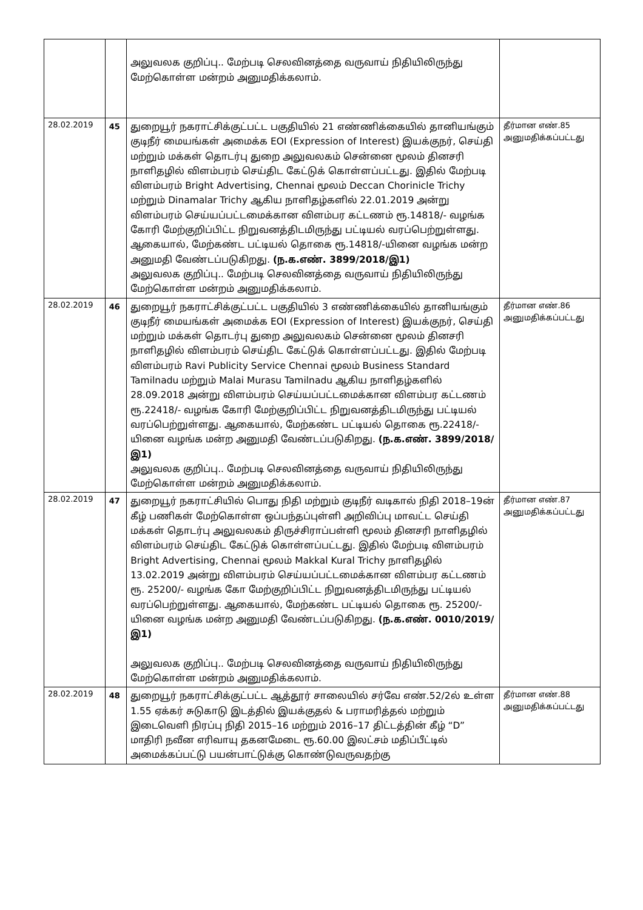| | | அலுவலக குறிப்பு.. மேற்படி செலவினத்தை வருவாய் நிதியிலிருந்து மேற்கொள்ள மன்றம் அனுமதிக்கலாம். | |
| 28.02.2019 | 45 | துறையூர் நகராட்சிக்குட்பட்ட பகுதியில் 21 எண்ணிக்கையில் தானியங்கும் குடிநீர் மையங்கள் அமைக்க EOI (Expression of Interest) இயக்குநர், செய்தி மற்றும் மக்கள் தொடர்பு துறை அலுவலகம் சென்னை மூலம் தினசரி நாளிதழில் விளம்பரம் செய்திட கேட்டுக் கொள்ளப்பட்டது. இதில் மேற்படி விளம்பரம் Bright Advertising, Chennai மூலம் Deccan Chorinicle Trichy மற்றும் Dinamalar Trichy ஆகிய நாளிதழ்களில் 22.01.2019 அன்று விளம்பரம் செய்யப்பட்டமைக்கான விளம்பர கட்டணம் ரூ.14818/- வழங்க கோரி மேற்குறிப்பிட்ட நிறுவனத்திடமிருந்து பட்டியல் வரப்பெற்றுள்ளது. ஆகையால், மேற்கண்ட பட்டியல் தொகை ரூ.14818/-யினை வழங்க மன்ற அனுமதி வேண்டப்படுகிறது. (ந.க.எண். 3899/2018/இ1) அலுவலக குறிப்பு.. மேற்படி செலவினத்தை வருவாய் நிதியிலிருந்து மேற்கொள்ள மன்றம் அனுமதிக்கலாம். | தீர்மான எண்.85 அனுமதிக்கப்பட்டது |
| 28.02.2019 | 46 | துறையூர் நகராட்சிக்குட்பட்ட பகுதியில் 3 எண்ணிக்கையில் தானியங்கும் குடிநீர் மையங்கள் அமைக்க EOI (Expression of Interest) இயக்குநர், செய்தி மற்றும் மக்கள் தொடர்பு துறை அலுவலகம் சென்னை மூலம் தினசரி நாளிதழில் விளம்பரம் செய்திட கேட்டுக் கொள்ளப்பட்டது. இதில் மேற்படி விளம்பரம் Ravi Publicity Service Chennai மூலம் Business Standard Tamilnadu மற்றும் Malai Murasu Tamilnadu ஆகிய நாளிதழ்களில் 28.09.2018 அன்று விளம்பரம் செய்யப்பட்டமைக்கான விளம்பர கட்டணம் ரூ.22418/- வழங்க கோரி மேற்குறிப்பிட்ட நிறுவனத்திடமிருந்து பட்டியல் வரப்பெற்றுள்ளது. ஆகையால், மேற்கண்ட பட்டியல் தொகை ரூ.22418/-யினை வழங்க மன்ற அனுமதி வேண்டப்படுகிறது. (ந.க.எண். 3899/2018/இ1) அலுவலக குறிப்பு.. மேற்படி செலவினத்தை வருவாய் நிதியிலிருந்து மேற்கொள்ள மன்றம் அனுமதிக்கலாம். | தீர்மான எண்.86 அனுமதிக்கப்பட்டது |
| 28.02.2019 | 47 | துறையூர் நகராட்சியில் பொது நிதி மற்றும் குடிநீர் வடிகால் நிதி 2018–19ன் கீழ் பணிகள் மேற்கொள்ள ஒப்பந்தப்புள்ளி அறிவிப்பு மாவட்ட செய்தி மக்கள் தொடர்பு அலுவலகம் திருச்சிராப்பள்ளி மூலம் தினசரி நாளிதழில் விளம்பரம் செய்திட கேட்டுக் கொள்ளப்பட்டது. இதில் மேற்படி விளம்பரம் Bright Advertising, Chennai மூலம் Makkal Kural Trichy நாளிதழில் 13.02.2019 அன்று விளம்பரம் செய்யப்பட்டமைக்கான விளம்பர கட்டணம் ரூ. 25200/- வழங்க கோ மேற்குறிப்பிட்ட நிறுவனத்திடமிருந்து பட்டியல் வரப்பெற்றுள்ளது. ஆகையால், மேற்கண்ட பட்டியல் தொகை ரூ. 25200/-யினை வழங்க மன்ற அனுமதி வேண்டப்படுகிறது. (ந.க.எண். 0010/2019/இ1) அலுவலக குறிப்பு.. மேற்படி செலவினத்தை வருவாய் நிதியிலிருந்து மேற்கொள்ள மன்றம் அனுமதிக்கலாம். | தீர்மான எண்.87 அனுமதிக்கப்பட்டது |
| 28.02.2019 | 48 | துறையூர் நகராட்சிக்குட்பட்ட ஆத்தூர் சாலையில் சர்வே எண்.52/2ல் உள்ள 1.55 ஏக்கர் சுடுகாடு இடத்தில் இயக்குதல் & பராமரித்தல் மற்றும் இடைவெளி நிரப்பு நிதி 2015–16 மற்றும் 2016–17 திட்டத்தின் கீழ் “D” மாதிரி நவீன எரிவாயு தகனமேடை ரூ.60.00 இலட்சம் மதிப்பீட்டில் அமைக்கப்பட்டு பயன்பாட்டுக்கு கொண்டுவருவதற்கு | தீர்மான எண்.88 அனுமதிக்கப்பட்டது |